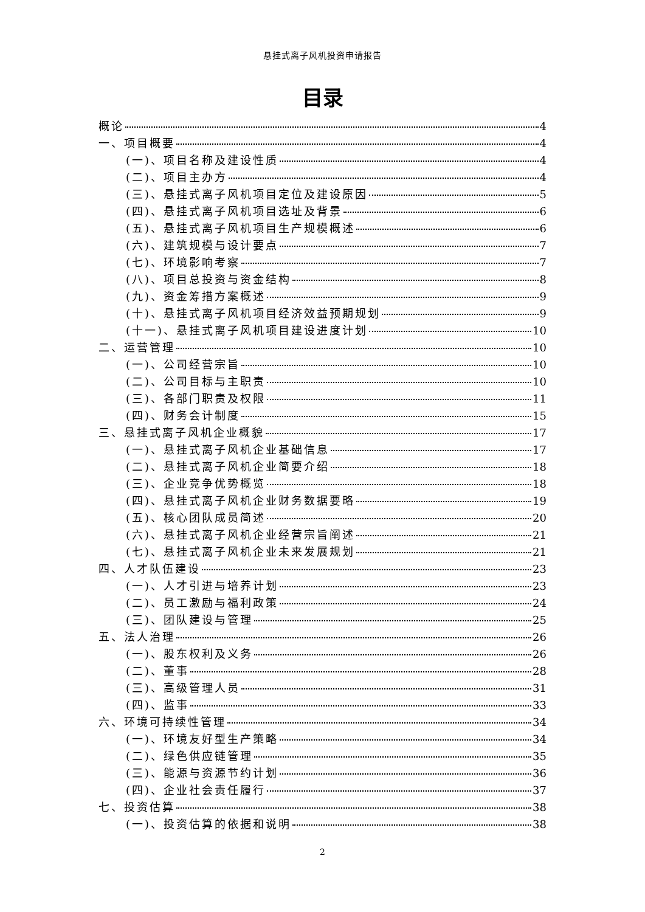悬挂式离子风机投资申请报告
目录
概论 4
一、项目概要 4
(一)、项目名称及建设性质 4
(二)、项目主办方 4
(三)、悬挂式离子风机项目定位及建设原因 5
(四)、悬挂式离子风机项目选址及背景 6
(五)、悬挂式离子风机项目生产规模概述 6
(六)、建筑规模与设计要点 7
(七)、环境影响考察 7
(八)、项目总投资与资金结构 8
(九)、资金筹措方案概述 9
(十)、悬挂式离子风机项目经济效益预期规划 9
(十一)、悬挂式离子风机项目建设进度计划 10
二、运营管理 10
(一)、公司经营宗旨 10
(二)、公司目标与主职责 10
(三)、各部门职责及权限 11
(四)、财务会计制度 15
三、悬挂式离子风机企业概貌 17
(一)、悬挂式离子风机企业基础信息 17
(二)、悬挂式离子风机企业简要介绍 18
(三)、企业竞争优势概览 18
(四)、悬挂式离子风机企业财务数据要略 19
(五)、核心团队成员简述 20
(六)、悬挂式离子风机企业经营宗旨阐述 21
(七)、悬挂式离子风机企业未来发展规划 21
四、人才队伍建设 23
(一)、人才引进与培养计划 23
(二)、员工激励与福利政策 24
(三)、团队建设与管理 25
五、法人治理 26
(一)、股东权利及义务 26
(二)、董事 28
(三)、高级管理人员 31
(四)、监事 33
六、环境可持续性管理 34
(一)、环境友好型生产策略 34
(二)、绿色供应链管理 35
(三)、能源与资源节约计划 36
(四)、企业社会责任履行 37
七、投资估算 38
(一)、投资估算的依据和说明 38
2